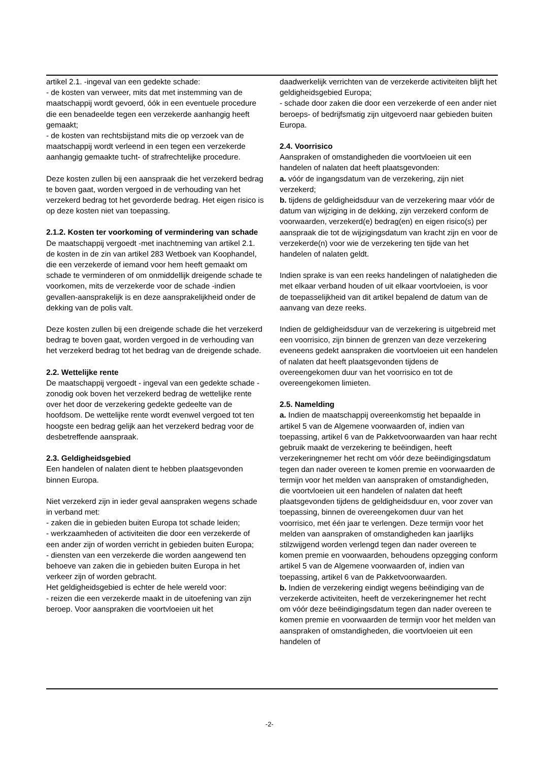artikel 2.1. -ingeval van een gedekte schade:
- de kosten van verweer, mits dat met instemming van de maatschappij wordt gevoerd, óók in een eventuele procedure die een benadeelde tegen een verzekerde aanhangig heeft gemaakt;
- de kosten van rechtsbijstand mits die op verzoek van de maatschappij wordt verleend in een tegen een verzekerde aanhangig gemaakte tucht- of strafrechtelijke procedure.
Deze kosten zullen bij een aanspraak die het verzekerd bedrag te boven gaat, worden vergoed in de verhouding van het verzekerd bedrag tot het gevorderde bedrag. Het eigen risico is op deze kosten niet van toepassing.
2.1.2. Kosten ter voorkoming of vermindering van schade
De maatschappij vergoedt -met inachtneming van artikel 2.1. de kosten in de zin van artikel 283 Wetboek van Koophandel, die een verzekerde of iemand voor hem heeft gemaakt om schade te verminderen of om onmiddellijk dreigende schade te voorkomen, mits de verzekerde voor de schade -indien gevallen-aansprakelijk is en deze aansprakelijkheid onder de dekking van de polis valt.
Deze kosten zullen bij een dreigende schade die het verzekerd bedrag te boven gaat, worden vergoed in de verhouding van het verzekerd bedrag tot het bedrag van de dreigende schade.
2.2. Wettelijke rente
De maatschappij vergoedt - ingeval van een gedekte schade - zonodig ook boven het verzekerd bedrag de wettelijke rente over het door de verzekering gedekte gedeelte van de hoofdsom. De wettelijke rente wordt evenwel vergoed tot ten hoogste een bedrag gelijk aan het verzekerd bedrag voor de desbetreffende aanspraak.
2.3. Geldigheidsgebied
Een handelen of nalaten dient te hebben plaatsgevonden binnen Europa.
Niet verzekerd zijn in ieder geval aanspraken wegens schade in verband met:
- zaken die in gebieden buiten Europa tot schade leiden;
- werkzaamheden of activiteiten die door een verzekerde of een ander zijn of worden verricht in gebieden buiten Europa;
- diensten van een verzekerde die worden aangewend ten behoeve van zaken die in gebieden buiten Europa in het verkeer zijn of worden gebracht.
Het geldigheidsgebied is echter de hele wereld voor:
- reizen die een verzekerde maakt in de uitoefening van zijn beroep. Voor aanspraken die voortvloeien uit het
daadwerkelijk verrichten van de verzekerde activiteiten blijft het geldigheidsgebied Europa;
- schade door zaken die door een verzekerde of een ander niet beroeps- of bedrijfsmatig zijn uitgevoerd naar gebieden buiten Europa.
2.4. Voorrisico
Aanspraken of omstandigheden die voortvloeien uit een handelen of nalaten dat heeft plaatsgevonden:
a. vóór de ingangsdatum van de verzekering, zijn niet verzekerd;
b. tijdens de geldigheidsduur van de verzekering maar vóór de datum van wijziging in de dekking, zijn verzekerd conform de voorwaarden, verzekerd(e) bedrag(en) en eigen risico(s) per aanspraak die tot de wijzigingsdatum van kracht zijn en voor de verzekerde(n) voor wie de verzekering ten tijde van het handelen of nalaten geldt.
Indien sprake is van een reeks handelingen of nalatigheden die met elkaar verband houden of uit elkaar voortvloeien, is voor de toepasselijkheid van dit artikel bepalend de datum van de aanvang van deze reeks.
Indien de geldigheidsduur van de verzekering is uitgebreid met een voorrisico, zijn binnen de grenzen van deze verzekering eveneens gedekt aanspraken die voortvloeien uit een handelen of nalaten dat heeft plaatsgevonden tijdens de overeengekomen duur van het voorrisico en tot de overeengekomen limieten.
2.5. Namelding
a. Indien de maatschappij overeenkomstig het bepaalde in artikel 5 van de Algemene voorwaarden of, indien van toepassing, artikel 6 van de Pakketvoorwaarden van haar recht gebruik maakt de verzekering te beëindigen, heeft verzekeringnemer het recht om vóór deze beëindigingsdatum tegen dan nader overeen te komen premie en voorwaarden de termijn voor het melden van aanspraken of omstandigheden, die voortvloeien uit een handelen of nalaten dat heeft plaatsgevonden tijdens de geldigheidsduur en, voor zover van toepassing, binnen de overeengekomen duur van het voorrisico, met één jaar te verlengen. Deze termijn voor het melden van aanspraken of omstandigheden kan jaarlijks stilzwijgend worden verlengd tegen dan nader overeen te komen premie en voorwaarden, behoudens opzegging conform artikel 5 van de Algemene voorwaarden of, indien van toepassing, artikel 6 van de Pakketvoorwaarden.
b. Indien de verzekering eindigt wegens beëindiging van de verzekerde activiteiten, heeft de verzekeringnemer het recht om vóór deze beëindigingsdatum tegen dan nader overeen te komen premie en voorwaarden de termijn voor het melden van aanspraken of omstandigheden, die voortvloeien uit een handelen of
-2-